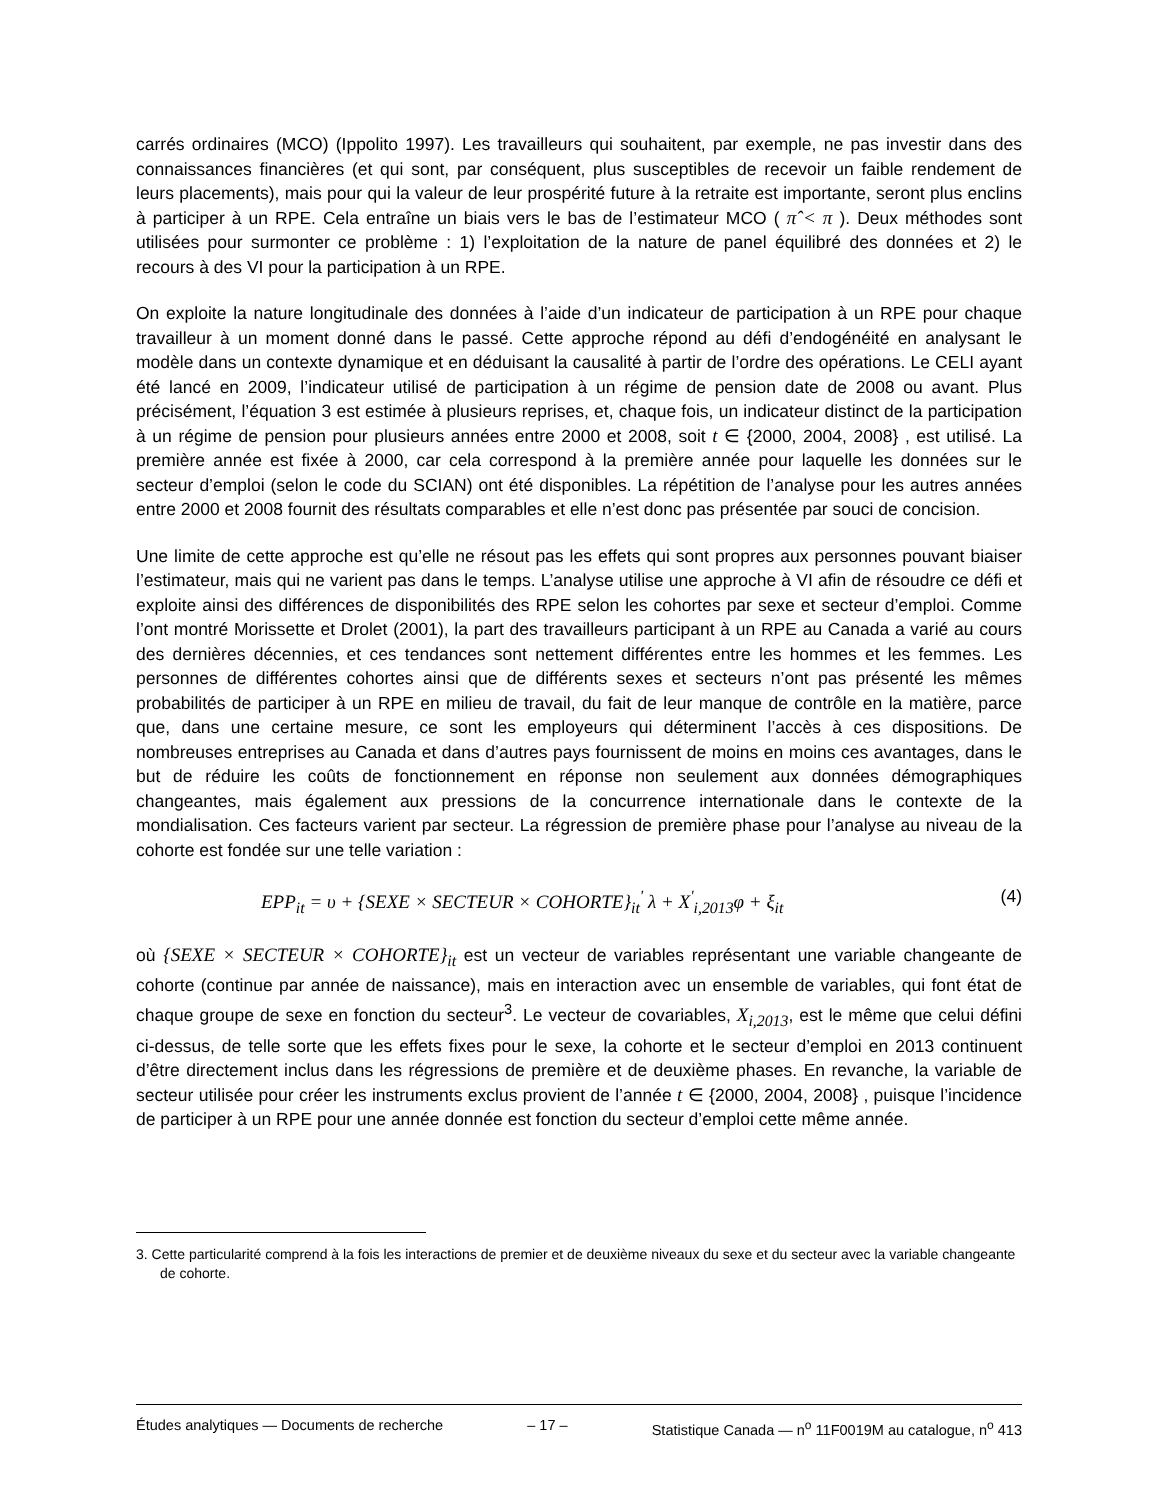carrés ordinaires (MCO) (Ippolito 1997). Les travailleurs qui souhaitent, par exemple, ne pas investir dans des connaissances financières (et qui sont, par conséquent, plus susceptibles de recevoir un faible rendement de leurs placements), mais pour qui la valeur de leur prospérité future à la retraite est importante, seront plus enclins à participer à un RPE. Cela entraîne un biais vers le bas de l’estimateur MCO ( π̂ < π ). Deux méthodes sont utilisées pour surmonter ce problème : 1) l’exploitation de la nature de panel équilibré des données et 2) le recours à des VI pour la participation à un RPE.
On exploite la nature longitudinale des données à l’aide d’un indicateur de participation à un RPE pour chaque travailleur à un moment donné dans le passé. Cette approche répond au défi d’endogénéité en analysant le modèle dans un contexte dynamique et en déduisant la causalité à partir de l’ordre des opérations. Le CELI ayant été lancé en 2009, l’indicateur utilisé de participation à un régime de pension date de 2008 ou avant. Plus précisément, l’équation 3 est estimée à plusieurs reprises, et, chaque fois, un indicateur distinct de la participation à un régime de pension pour plusieurs années entre 2000 et 2008, soit t ∈ {2000, 2004, 2008} , est utilisé. La première année est fixée à 2000, car cela correspond à la première année pour laquelle les données sur le secteur d’emploi (selon le code du SCIAN) ont été disponibles. La répétition de l’analyse pour les autres années entre 2000 et 2008 fournit des résultats comparables et elle n’est donc pas présentée par souci de concision.
Une limite de cette approche est qu’elle ne résout pas les effets qui sont propres aux personnes pouvant biaiser l’estimateur, mais qui ne varient pas dans le temps. L’analyse utilise une approche à VI afin de résoudre ce défi et exploite ainsi des différences de disponibilités des RPE selon les cohortes par sexe et secteur d’emploi. Comme l’ont montré Morissette et Drolet (2001), la part des travailleurs participant à un RPE au Canada a varié au cours des dernières décennies, et ces tendances sont nettement différentes entre les hommes et les femmes. Les personnes de différentes cohortes ainsi que de différents sexes et secteurs n’ont pas présenté les mêmes probabilités de participer à un RPE en milieu de travail, du fait de leur manque de contrôle en la matière, parce que, dans une certaine mesure, ce sont les employeurs qui déterminent l’accès à ces dispositions. De nombreuses entreprises au Canada et dans d’autres pays fournissent de moins en moins ces avantages, dans le but de réduire les coûts de fonctionnement en réponse non seulement aux données démographiques changeantes, mais également aux pressions de la concurrence internationale dans le contexte de la mondialisation. Ces facteurs varient par secteur. La régression de première phase pour l’analyse au niveau de la cohorte est fondée sur une telle variation :
EPP<sub>it</sub> = υ + {SEXE × SECTEUR × COHORTE}<sub>it</sub><sup>'</sup> λ + X<sup>'</sup><sub>i,2013</sub>φ + ξ<sub>it</sub> (4)
où {SEXE × SECTEUR × COHORTE}<sub>it</sub> est un vecteur de variables représentant une variable changeante de cohorte (continue par année de naissance), mais en interaction avec un ensemble de variables, qui font état de chaque groupe de sexe en fonction du secteur<sup>3</sup>. Le vecteur de covariables, X<sub>i,2013</sub>, est le même que celui défini ci-dessus, de telle sorte que les effets fixes pour le sexe, la cohorte et le secteur d’emploi en 2013 continuent d’être directement inclus dans les régressions de première et de deuxième phases. En revanche, la variable de secteur utilisée pour créer les instruments exclus provient de l’année t ∈ {2000, 2004, 2008} , puisque l’incidence de participer à un RPE pour une année donnée est fonction du secteur d’emploi cette même année.
3. Cette particularité comprend à la fois les interactions de premier et de deuxième niveaux du sexe et du secteur avec la variable changeante de cohorte.
Études analytiques — Documents de recherche – 17 – Statistique Canada — n<sup>o</sup> 11F0019M au catalogue, n<sup>o</sup> 413